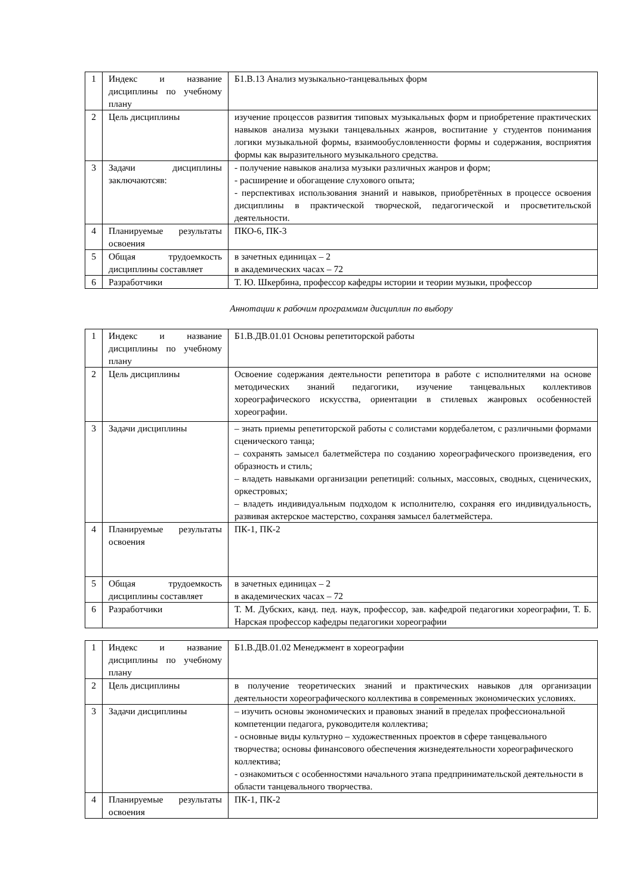| 1 | Индекс и название дисциплины по учебному плану | Б1.В.13 Анализ музыкально-танцевальных форм |
| 2 | Цель дисциплины | изучение процессов развития типовых музыкальных форм и приобретение практических навыков анализа музыки танцевальных жанров, воспитание у студентов понимания логики музыкальной формы, взаимообусловленности формы и содержания, восприятия формы как выразительного музыкального средства. |
| 3 | Задачи дисциплины заключаютсяв: | - получение навыков анализа музыки различных жанров и форм; - расширение и обогащение слухового опыта; - перспективах использования знаний и навыков, приобретённых в процессе освоения дисциплины в практической творческой, педагогической и просветительской деятельности. |
| 4 | Планируемые результаты освоения | ПКО-6, ПК-3 |
| 5 | Общая трудоемкость дисциплины составляет | в зачетных единицах – 2 в академических часах – 72 |
| 6 | Разработчики | Т. Ю. Шкербина, профессор кафедры истории и теории музыки, профессор |
Аннотации к рабочим программам дисциплин по выбору
| 1 | Индекс и название дисциплины по учебному плану | Б1.В.ДВ.01.01 Основы репетиторской работы |
| 2 | Цель дисциплины | Освоение содержания деятельности репетитора в работе с исполнителями на основе методических знаний педагогики, изучение танцевальных коллективов хореографического искусства, ориентации в стилевых жанровых особенностей хореографии. |
| 3 | Задачи дисциплины | – знать приемы репетиторской работы с солистами кордебалетом, с различными формами сценического танца; – сохранять замысел балетмейстера по созданию хореографического произведения, его образность и стиль; – владеть навыками организации репетиций: сольных, массовых, сводных, сценических, оркестровых; – владеть индивидуальным подходом к исполнителю, сохраняя его индивидуальность, развивая актерское мастерство, сохраняя замысел балетмейстера. |
| 4 | Планируемые результаты освоения | ПК-1, ПК-2 |
| 5 | Общая трудоемкость дисциплины составляет | в зачетных единицах – 2 в академических часах – 72 |
| 6 | Разработчики | Т. М. Дубских, канд. пед. наук, профессор, зав. кафедрой педагогики хореографии, Т. Б. Нарская профессор кафедры педагогики хореографии |
| 1 | Индекс и название дисциплины по учебному плану | Б1.В.ДВ.01.02 Менеджмент в хореографии |
| 2 | Цель дисциплины | в получение теоретических знаний и практических навыков для организации деятельности хореографического коллектива в современных экономических условиях. |
| 3 | Задачи дисциплины | – изучить основы экономических и правовых знаний в пределах профессиональной компетенции педагога, руководителя коллектива; - основные виды культурно – художественных проектов в сфере танцевального творчества; основы финансового обеспечения жизнедеятельности хореографического коллектива; - ознакомиться с особенностями начального этапа предпринимательской деятельности в области танцевального творчества. |
| 4 | Планируемые результаты освоения | ПК-1, ПК-2 |